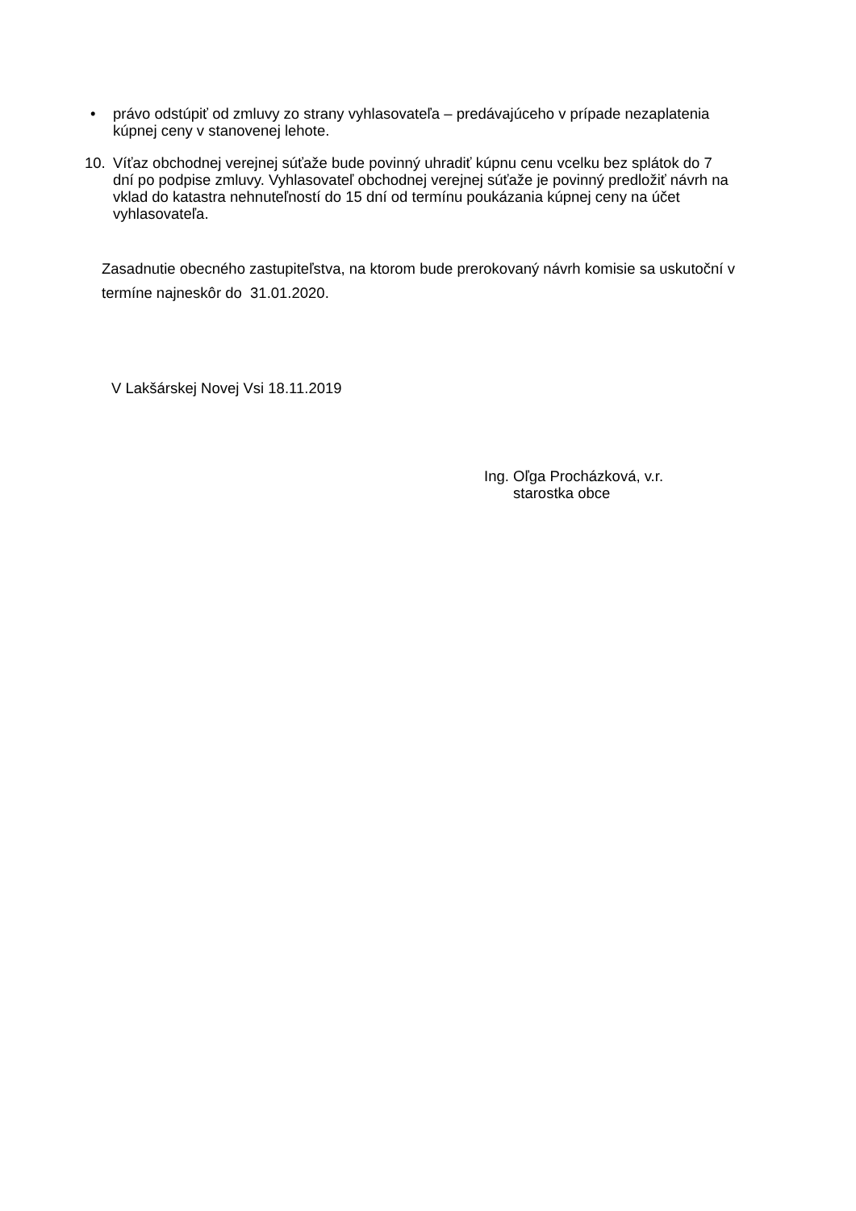• právo odstúpiť od zmluvy zo strany vyhlasovateľa – predávajúceho v prípade nezaplatenia kúpnej ceny v stanovenej lehote.
10. Víťaz obchodnej verejnej súťaže bude povinný uhradiť kúpnu cenu vcelku bez splátok do 7 dní po podpise zmluvy. Vyhlasovateľ obchodnej verejnej súťaže je povinný predložiť návrh na vklad do katastra nehnuteľností do 15 dní od termínu poukázania kúpnej ceny na účet vyhlasovateľa.
Zasadnutie obecného zastupiteľstva, na ktorom bude prerokovaný návrh komisie sa uskutoční v termíne najneskôr do 31.01.2020.
V Lakšárskej Novej Vsi 18.11.2019
Ing. Oľga Procházková, v.r.
starostka obce